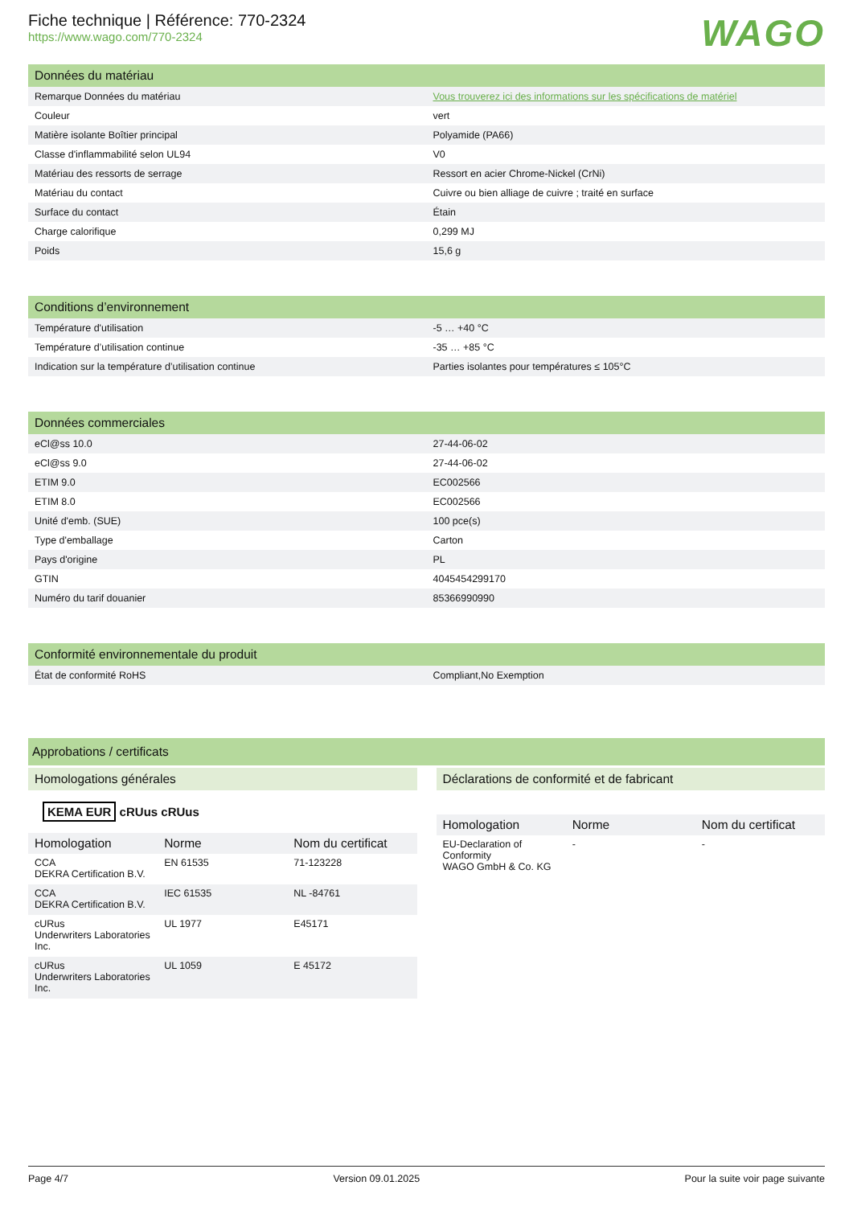Fiche technique | Référence: 770-2324
https://www.wago.com/770-2324
WAGO
| Données du matériau | |
| --- | --- |
| Remarque Données du matériau | Vous trouverez ici des informations sur les spécifications de matériel |
| Couleur | vert |
| Matière isolante Boîtier principal | Polyamide (PA66) |
| Classe d'inflammabilité selon UL94 | V0 |
| Matériau des ressorts de serrage | Ressort en acier Chrome-Nickel (CrNi) |
| Matériau du contact | Cuivre ou bien alliage de cuivre ; traité en surface |
| Surface du contact | Étain |
| Charge calorifique | 0,299 MJ |
| Poids | 15,6 g |
| Conditions d’environnement | |
| --- | --- |
| Température d'utilisation | -5 … +40 °C |
| Température d’utilisation continue | -35 … +85 °C |
| Indication sur la température d’utilisation continue | Parties isolantes pour températures ≤ 105°C |
| Données commerciales | |
| --- | --- |
| eCl@ss 10.0 | 27-44-06-02 |
| eCl@ss 9.0 | 27-44-06-02 |
| ETIM 9.0 | EC002566 |
| ETIM 8.0 | EC002566 |
| Unité d'emb. (SUE) | 100 pce(s) |
| Type d'emballage | Carton |
| Pays d'origine | PL |
| GTIN | 4045454299170 |
| Numéro du tarif douanier | 85366990990 |
| Conformité environnementale du produit | |
| --- | --- |
| État de conformité RoHS | Compliant,No Exemption |
Approbations / certificats
Homologations générales
KEMA EUR cRUus cRUus
| Homologation | Norme | Nom du certificat |
| --- | --- | --- |
| CCA DEKRA Certification B.V. | EN 61535 | 71-123228 |
| CCA DEKRA Certification B.V. | IEC 61535 | NL -84761 |
| cURus Underwriters Laboratories Inc. | UL 1977 | E45171 |
| cURus Underwriters Laboratories Inc. | UL 1059 | E 45172 |
Déclarations de conformité et de fabricant
| Homologation | Norme | Nom du certificat |
| --- | --- | --- |
| EU-Declaration of Conformity WAGO GmbH & Co. KG | - | - |
Page 4/7 Version 09.01.2025 Pour la suite voir page suivante